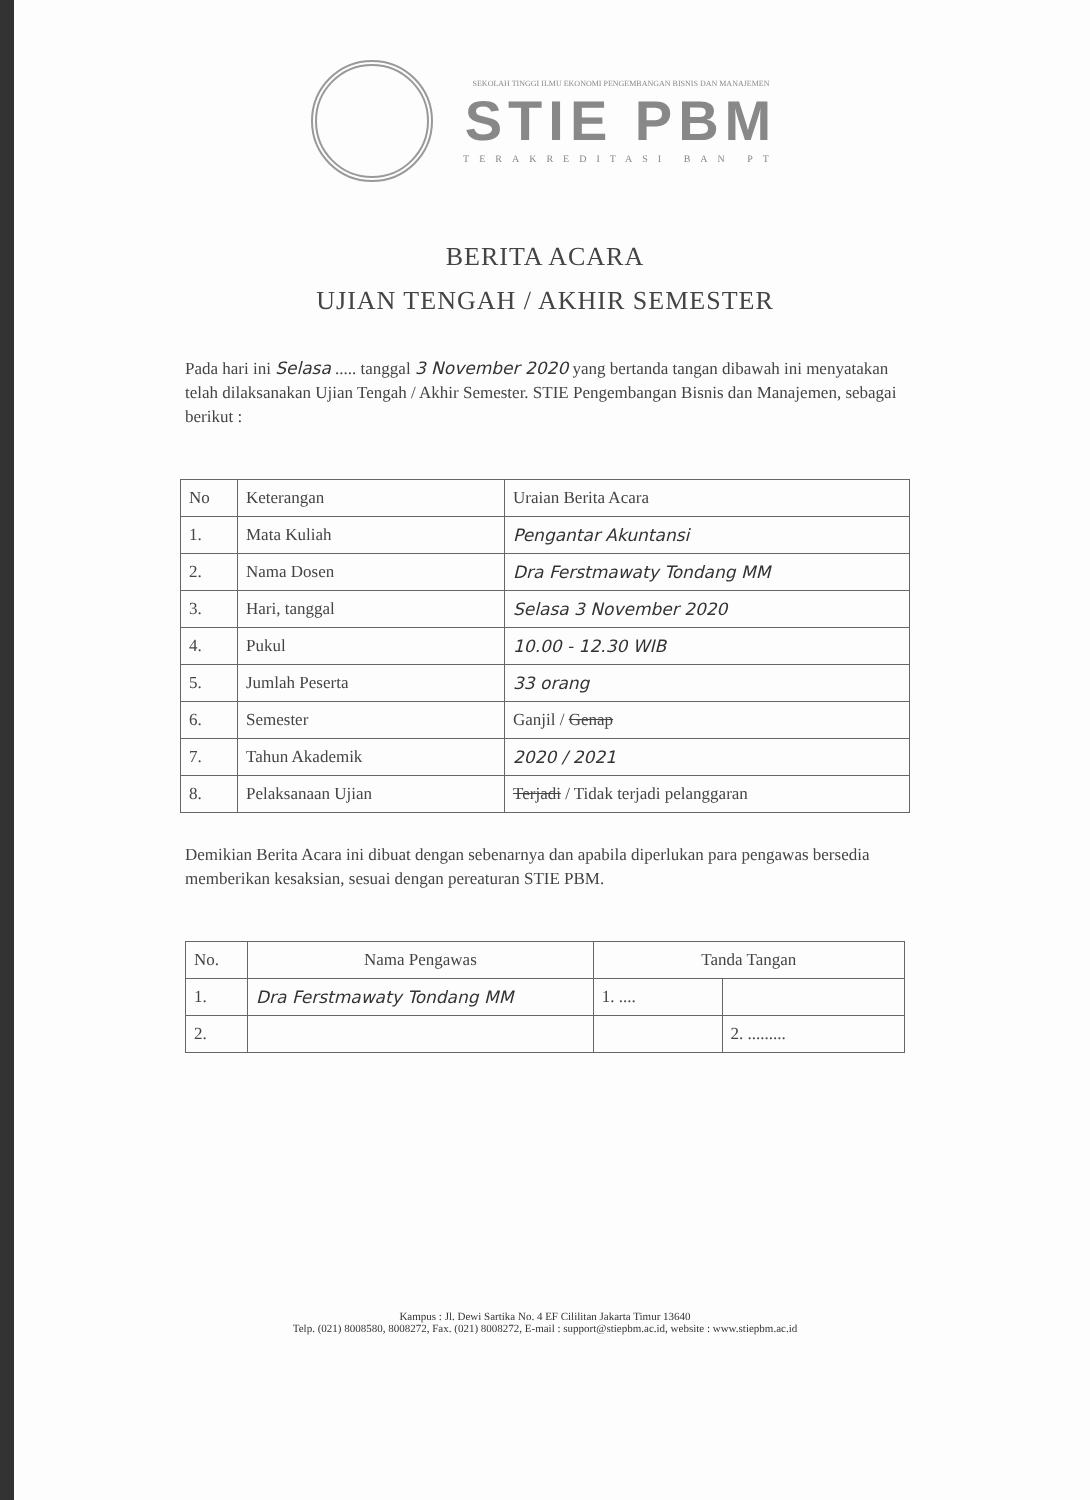SEKOLAH TINGGI ILMU EKONOMI PENGEMBANGAN BISNIS DAN MANAJEMEN
STIE PBM
TERAKREDITASI BAN PT
BERITA ACARA
UJIAN TENGAH / AKHIR SEMESTER
Pada hari ini Selasa ..... tanggal 3 November 2020 yang bertanda tangan dibawah ini menyatakan telah dilaksanakan Ujian Tengah / Akhir Semester. STIE Pengembangan Bisnis dan Manajemen, sebagai berikut :
| No | Keterangan | Uraian Berita Acara |
| --- | --- | --- |
| 1. | Mata Kuliah | Pengantar Akuntansi |
| 2. | Nama Dosen | Dra Ferstmawaty Tondang MM |
| 3. | Hari, tanggal | Selasa 3 November 2020 |
| 4. | Pukul | 10.00 - 12.30 WIB |
| 5. | Jumlah Peserta | 33 orang |
| 6. | Semester | Ganjil / Genap |
| 7. | Tahun Akademik | 2020 / 2021 |
| 8. | Pelaksanaan Ujian | Terjadi / Tidak terjadi pelanggaran |
Demikian Berita Acara ini dibuat dengan sebenarnya dan apabila diperlukan para pengawas bersedia memberikan kesaksian, sesuai dengan pereaturan STIE PBM.
| No. | Nama Pengawas | Tanda Tangan | |
| --- | --- | --- | --- |
| 1. | Dra Ferstmawaty Tondang MM | 1. .... | |
| 2. | | | 2. ......... |
Kampus : Jl. Dewi Sartika No. 4 EF Cililitan Jakarta Timur 13640
Telp. (021) 8008580, 8008272, Fax. (021) 8008272, E-mail : support@stiepbm.ac.id, website : www.stiepbm.ac.id